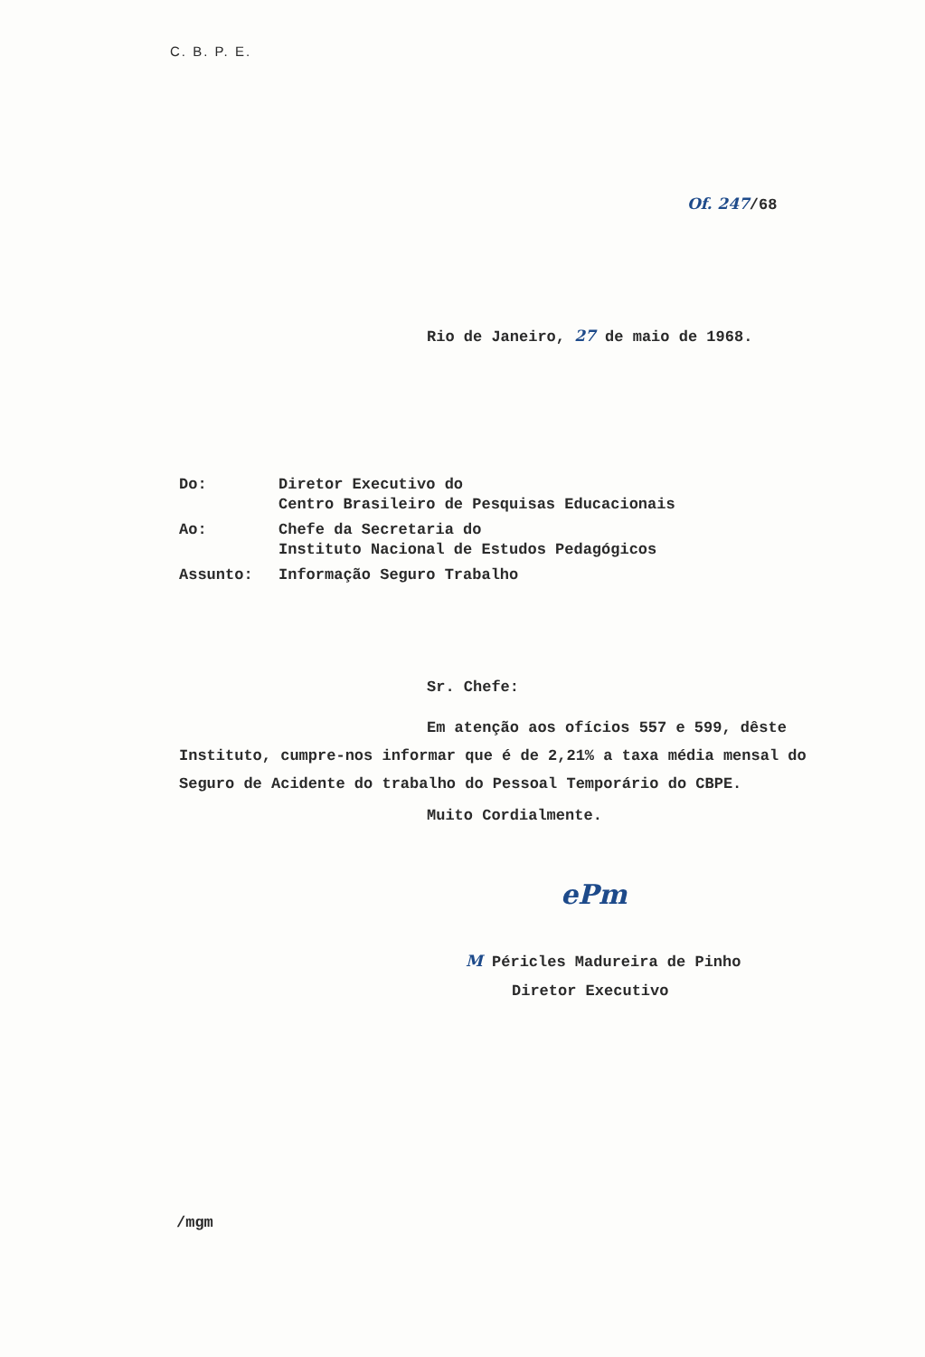C. B. P. E.
Of. 247/68
Rio de Janeiro, 27 de maio de 1968.
| Do: | Diretor Executivo do Centro Brasileiro de Pesquisas Educacionais |
| Ao: | Chefe da Secretaria do Instituto Nacional de Estudos Pedagógicos |
| Assunto: | Informação Seguro Trabalho |
Sr. Chefe:
Em atenção aos ofícios 557 e 599, dêste Instituto, cumpre-nos informar que é de 2,21% a taxa média mensal do Seguro de Acidente do trabalho do Pessoal Temporário do CBPE.
Muito Cordialmente.
ePm
M Péricles Madureira de Pinho
Diretor Executivo
/mgm